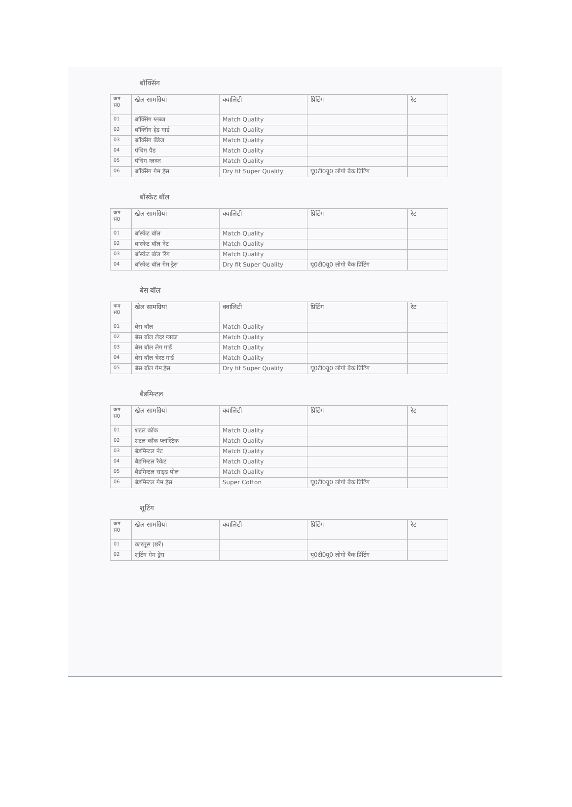बॉक्सिंग
| कम सं0 | खेल सामग्रियां | क्वालिटी | प्रिंटिंग | रेट |
| --- | --- | --- | --- | --- |
| 01 | बॉक्सिंग ग्लब्ज | Match Quality | | |
| 02 | बॉक्सिंग हेड गार्ड | Match Quality | | |
| 03 | बॉक्सिंग बैंडेज | Match Quality | | |
| 04 | पंचिग पैड | Match Quality | | |
| 05 | पंचिग ग्लब्ज | Match Quality | | |
| 06 | बॉक्सिंग गेम ड्रेस | Dry fit Super Quality | यू0टी0यू0 लोगो बैक प्रिंटिंग | |
बॉस्केट बॉल
| कम सं0 | खेल सामग्रियां | क्वालिटी | प्रिंटिंग | रेट |
| --- | --- | --- | --- | --- |
| 01 | बॉस्केट बॉल | Match Quality | | |
| 02 | बास्केट बॉल नेट | Match Quality | | |
| 03 | बॉस्केट बॉल रिंग | Match Quality | | |
| 04 | बॉस्केट बॉल गेम ड्रेस | Dry fit Super Quality | यू0टी0यू0 लोगो बैक प्रिंटिंग | |
बेस बॉल
| कम सं0 | खेल सामग्रियां | क्वालिटी | प्रिंटिंग | रेट |
| --- | --- | --- | --- | --- |
| 01 | बेस बॉल | Match Quality | | |
| 02 | बेस बॉल लेदर ग्लब्ज | Match Quality | | |
| 03 | बेस बॉल लेग गार्ड | Match Quality | | |
| 04 | बेस बॉल चेस्ट गार्ड | Match Quality | | |
| 05 | बेस बॉल गेम ड्रेस | Dry fit Super Quality | यू0टी0यू0 लोगो बैक प्रिंटिंग | |
बैडमिन्टल
| कम सं0 | खेल सामग्रियां | क्वालिटी | प्रिंटिंग | रेट |
| --- | --- | --- | --- | --- |
| 01 | शटल कॉक | Match Quality | | |
| 02 | शटल कॉक प्लास्टिक | Match Quality | | |
| 03 | बैडमिन्टल नेट | Match Quality | | |
| 04 | बैडमिन्टल रैकेट | Match Quality | | |
| 05 | बैडमिन्टल साइड पोल | Match Quality | | |
| 06 | बैडमिन्टल गेम ड्रेस | Super Cotton | यू0टी0यू0 लोगो बैक प्रिंटिंग | |
शूटिंग
| कम सं0 | खेल सामग्रियां | क्वालिटी | प्रिंटिंग | रेट |
| --- | --- | --- | --- | --- |
| 01 | कारतूस (छर्रे) | | | |
| 02 | शूटिंग गेम ड्रेस | | यू0टी0यू0 लोगो बैक प्रिंटिंग | |